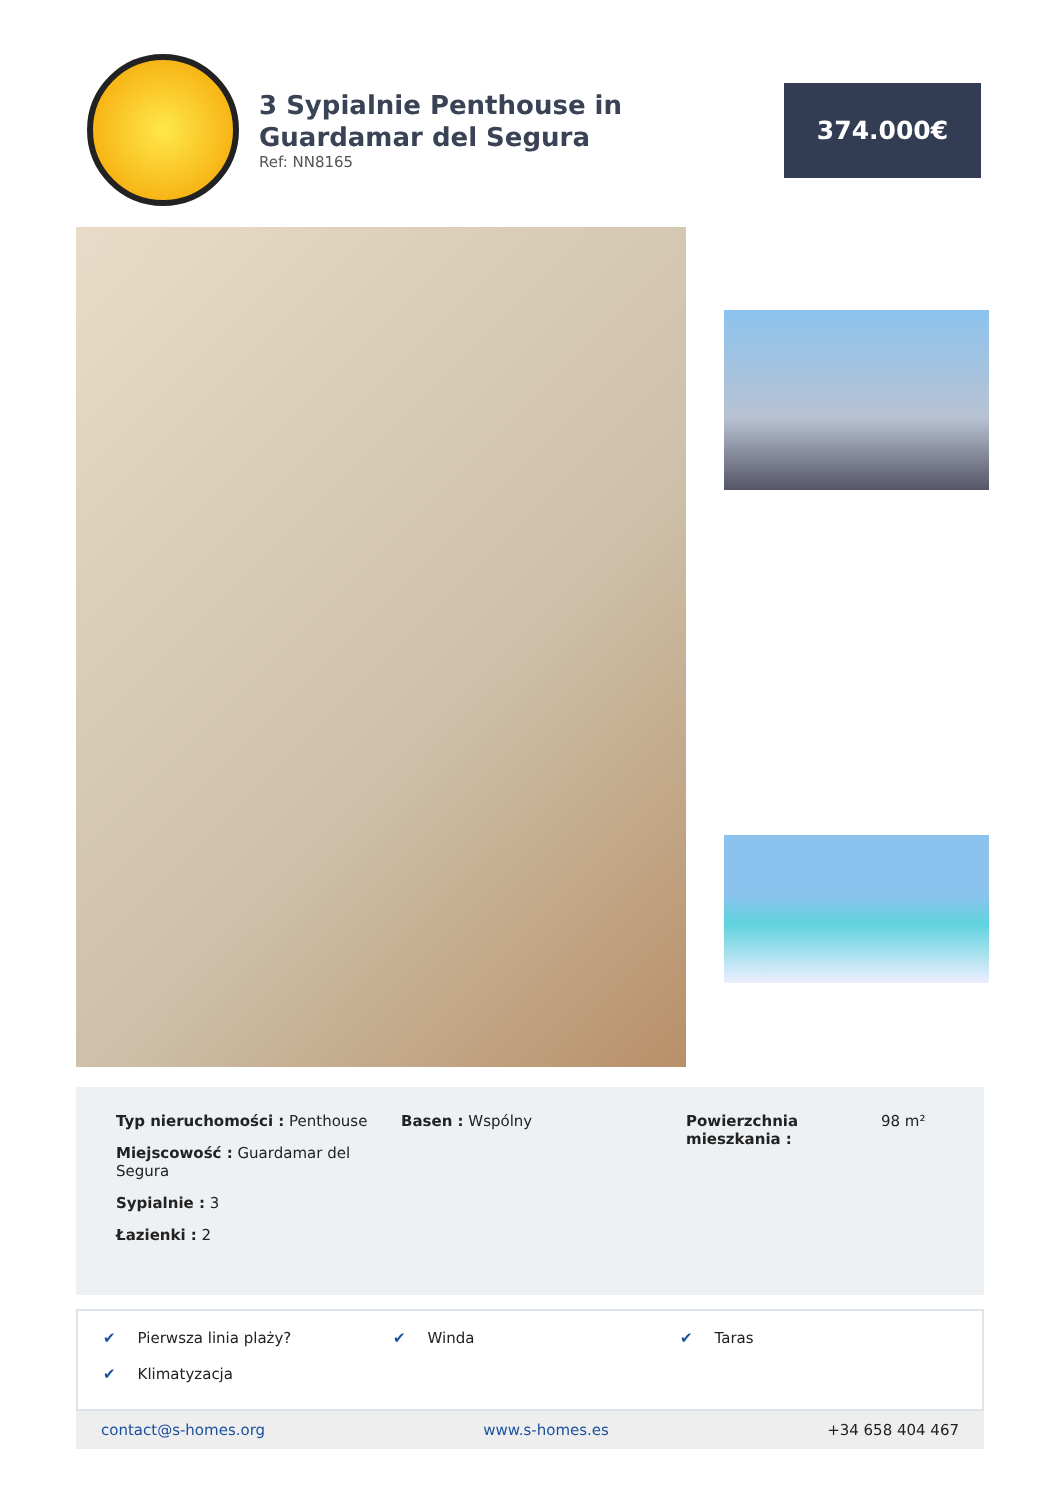3 Sypialnie Penthouse in Guardamar del Segura
Ref: NN8165
374.000€
Typ nieruchomości : Penthouse
Miejscowość : Guardamar del Segura
Sypialnie : 3
Łazienki : 2
Basen : Wspólny Powierzchnia mieszkania :
98 m²
✔ Pierwsza linia plaży?
✔ Winda
✔ Taras
✔ Klimatyzacja
contact@s-homes.org www.s-homes.es +34 658 404 467